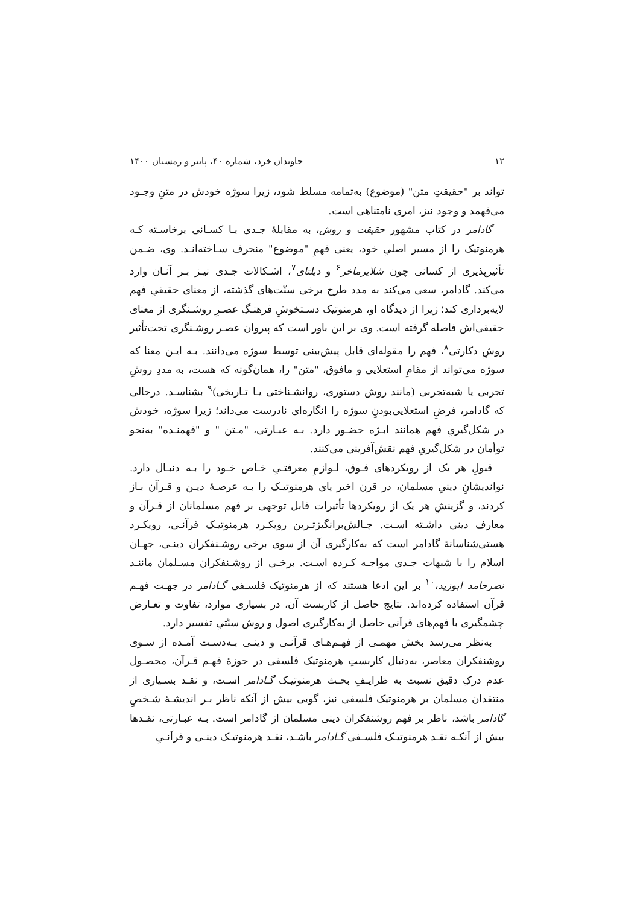۱۲ جاویدان خرد، شماره ۴۰، پاییز و زمستان ۱۴۰۰
تواند بر "حقیقتِ متن" (موضوع) به‌تمامه مسلط شود، زیرا سوژه خودش در متنِ وجـود می‌فهمد و وجود نیز، امری نامتناهی است.
گادامر در کتاب مشهور حقیقت و روش، به مقابلهٔ جـدی بـا کسـانی برخاسـته کـه هرمنوتیک را از مسیر اصلیِ خود، یعنی فهمِ "موضوع" منحرف سـاخته‌انـد. وی، ضـمن تأثیرپذیری از کسانی چون شلایرماخر<sup>۶</sup> و دیلتای<sup>۷</sup>، اشـکالات جـدی نیـز بـر آنـان وارد می‌کند. گادامر، سعی می‌کند به مدد طرح برخی سنّت‌های گذشته، از معنای حقیقیِ فهم لایه‌برداری کند؛ زیرا از دیدگاه او، هرمنوتیک دسـتخوشِ فرهنـگِ عصـرِ روشـنگری از معنای حقیقی‌اش فاصله گرفته است. وی بر این باور است که پیروان عصـر روشـنگری تحت‌تأثیر روشِ دکارتی<sup>۸</sup>، فهم را مقوله‌ای قابل پیش‌بینی توسط سوژه می‌دانند. بـه ایـن معنا که سوژه می‌تواند از مقامِ استعلایی و مافوق، "متن" را، همان‌گونه که هست، به مددِ روشِ تجربی یا شبه‌تجربی (مانند روش دستوری، روانشـناختی یـا تـاریخی)<sup>۹</sup> بشناسـد. درحالی که گادامر، فرضِ استعلایی‌بودنِ سوژه را انگاره‌ای نادرست می‌داند؛ زیرا سوژه، خودش در شکل‌گیریِ فهم همانند ابـژه حضـور دارد. بـه عبـارتی، "مـتن " و "فهمنـده" به‌نحو توأمان در شکل‌گیریِ فهم نقش‌آفرینی می‌کنند.
قبولِ هر یک از رویکردهای فـوق، لـوازمِ معرفتـیِ خـاص خـود را بـه دنبـال دارد. نواندیشانِ دینیِ مسلمان، در قرن اخیر پای هرمنوتیـک را بـه عرصـهٔ دیـن و قـرآن بـاز کردند، و گزینشِ هر یک از رویکردها تأثیرات قابل توجهی بر فهم مسلمانان از قـرآن و معارف دینی داشـته اسـت. چـالش‌برانگیزتـرین رویکـرد هرمنوتیـک قرآنـی، رویکـرد هستی‌شناسانهٔ گادامر است که به‌کارگیری آن از سوی برخی روشـنفکران دینـی، جهـان اسلام را با شبهات جـدی مواجـه کـرده اسـت. برخـی از روشـنفکران مسـلمان ماننـد نصرحامد ابوزید،<sup>۱۰</sup> بر این ادعا هستند که از هرمنوتیک فلسـفی گـادامر در جهـت فهـم قرآن استفاده کرده‌اند. نتایج حاصل از کاربست آن، در بسیاری موارد، تفاوت و تعـارض چشمگیری با فهم‌های قرآنی حاصل از به‌کارگیری اصول و روش سنّتیِ تفسیر دارد.
به‌نظر می‌رسد بخش مهمـی از فهـم‌هـای قرآنـی و دینـی بـه‌دسـت آمـده از سـوی روشنفکران معاصر، به‌دنبال کاربستِ هرمنوتیک فلسفی در حوزهٔ فهـم قـرآن، محصـول عدم درکِ دقیق نسبت به ظرایـفِ بحـث هرمنوتیـک گـادامر اسـت، و نقـد بسـیاری از منتقدان مسلمان بر هرمنوتیک فلسفی نیز، گویی بیش از آنکه ناظر بـر اندیشـهٔ شـخصِ گادامر باشد، ناظر بر فهم روشنفکران دینی مسلمان از گادامر است. بـه عبـارتی، نقـدها بیش از آنکـه نقـد هرمنوتیـک فلسـفی گـادامر باشـد، نقـد هرمنوتیـک دینـی و قرآنـیِ